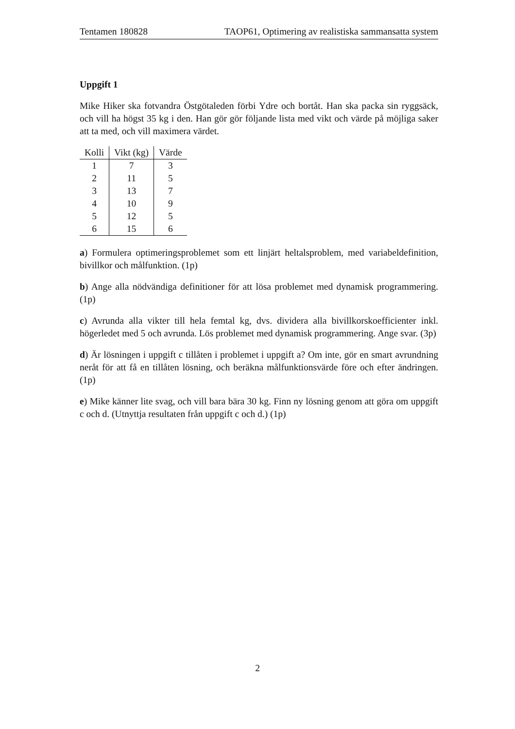Tentamen 180828 TAOP61, Optimering av realistiska sammansatta system
Uppgift 1
Mike Hiker ska fotvandra Östgötaleden förbi Ydre och bortåt. Han ska packa sin ryggsäck, och vill ha högst 35 kg i den. Han gör gör följande lista med vikt och värde på möjliga saker att ta med, och vill maximera värdet.
| Kolli | Vikt (kg) | Värde |
| --- | --- | --- |
| 1 | 7 | 3 |
| 2 | 11 | 5 |
| 3 | 13 | 7 |
| 4 | 10 | 9 |
| 5 | 12 | 5 |
| 6 | 15 | 6 |
a) Formulera optimeringsproblemet som ett linjärt heltalsproblem, med variabeldefinition, bivillkor och målfunktion. (1p)
b) Ange alla nödvändiga definitioner för att lösa problemet med dynamisk programmering. (1p)
c) Avrunda alla vikter till hela femtal kg, dvs. dividera alla bivillkorskoefficienter inkl. högerledet med 5 och avrunda. Lös problemet med dynamisk programmering. Ange svar. (3p)
d) Är lösningen i uppgift c tillåten i problemet i uppgift a? Om inte, gör en smart avrundning neråt för att få en tillåten lösning, och beräkna målfunktionsvärde före och efter ändringen. (1p)
e) Mike känner lite svag, och vill bara bära 30 kg. Finn ny lösning genom att göra om uppgift c och d. (Utnyttja resultaten från uppgift c och d.) (1p)
2